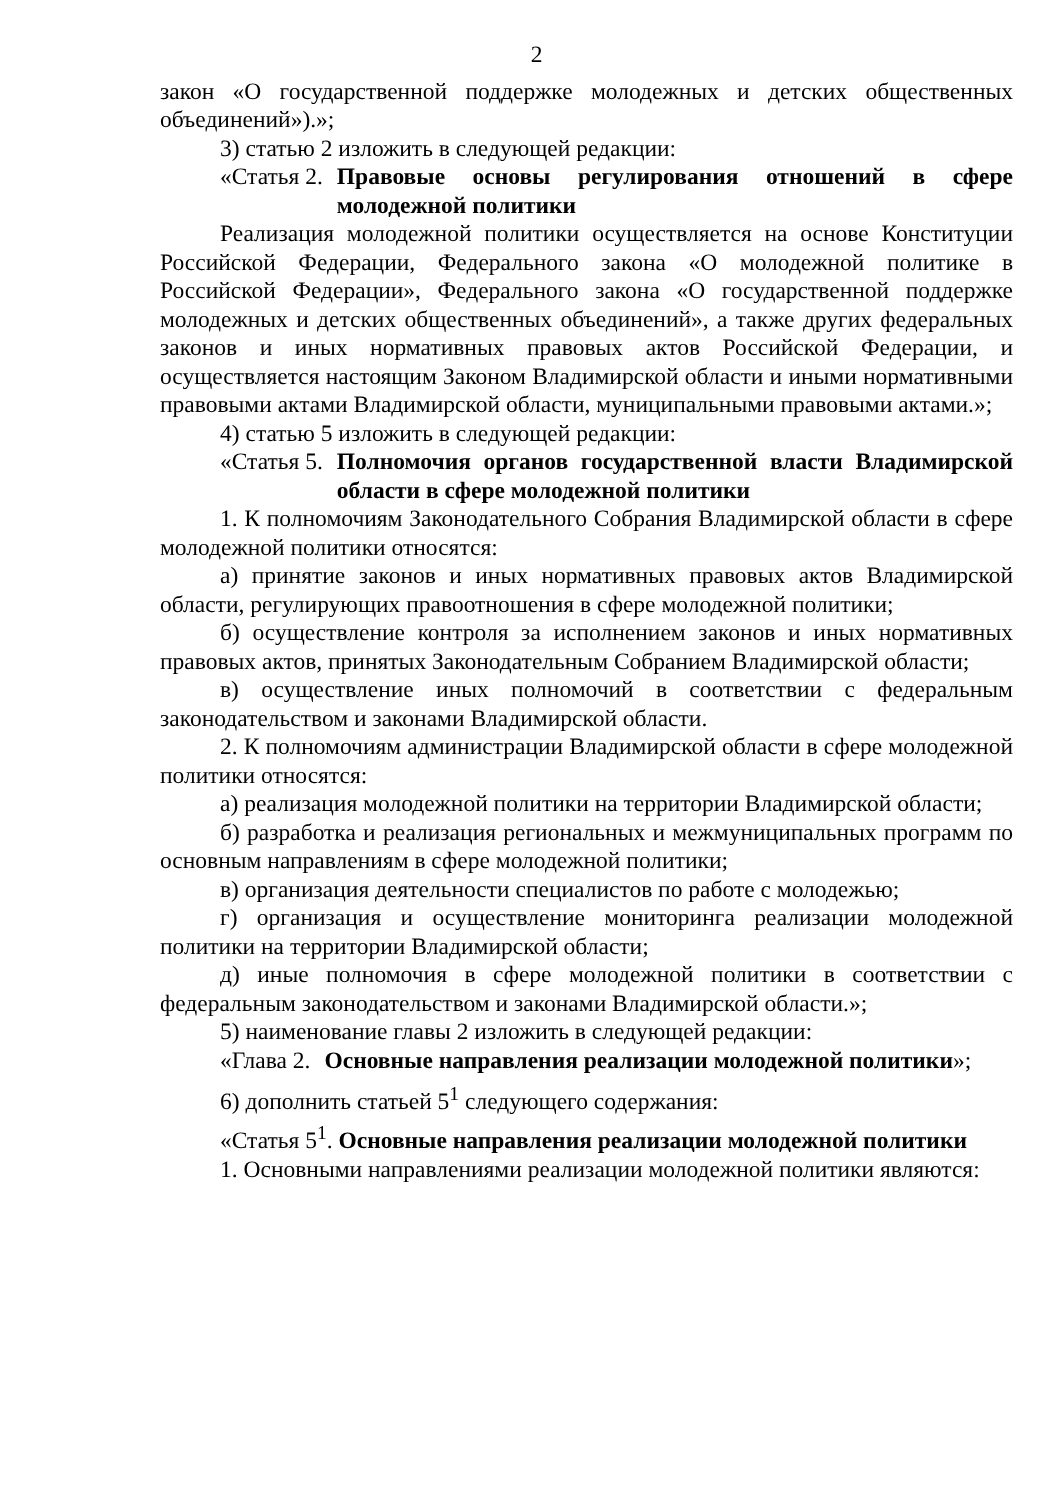2
закон «О государственной поддержке молодежных и детских общественных объединений»).»;
3) статью 2 изложить в следующей редакции:
«Статья 2. Правовые основы регулирования отношений в сфере молодежной политики
Реализация молодежной политики осуществляется на основе Конституции Российской Федерации, Федерального закона «О молодежной политике в Российской Федерации», Федерального закона «О государственной поддержке молодежных и детских общественных объединений», а также других федеральных законов и иных нормативных правовых актов Российской Федерации, и осуществляется настоящим Законом Владимирской области и иными нормативными правовыми актами Владимирской области, муниципальными правовыми актами.»;
4) статью 5 изложить в следующей редакции:
«Статья 5. Полномочия органов государственной власти Владимирской области в сфере молодежной политики
1. К полномочиям Законодательного Собрания Владимирской области в сфере молодежной политики относятся:
а) принятие законов и иных нормативных правовых актов Владимирской области, регулирующих правоотношения в сфере молодежной политики;
б) осуществление контроля за исполнением законов и иных нормативных правовых актов, принятых Законодательным Собранием Владимирской области;
в) осуществление иных полномочий в соответствии с федеральным законодательством и законами Владимирской области.
2. К полномочиям администрации Владимирской области в сфере молодежной политики относятся:
а) реализация молодежной политики на территории Владимирской области;
б) разработка и реализация региональных и межмуниципальных программ по основным направлениям в сфере молодежной политики;
в) организация деятельности специалистов по работе с молодежью;
г) организация и осуществление мониторинга реализации молодежной политики на территории Владимирской области;
д) иные полномочия в сфере молодежной политики в соответствии с федеральным законодательством и законами Владимирской области.»;
5) наименование главы 2 изложить в следующей редакции:
«Глава 2. Основные направления реализации молодежной политики»;
6) дополнить статьей 5<sup>1</sup> следующего содержания:
«Статья 5<sup>1</sup>. Основные направления реализации молодежной политики
1. Основными направлениями реализации молодежной политики являются: